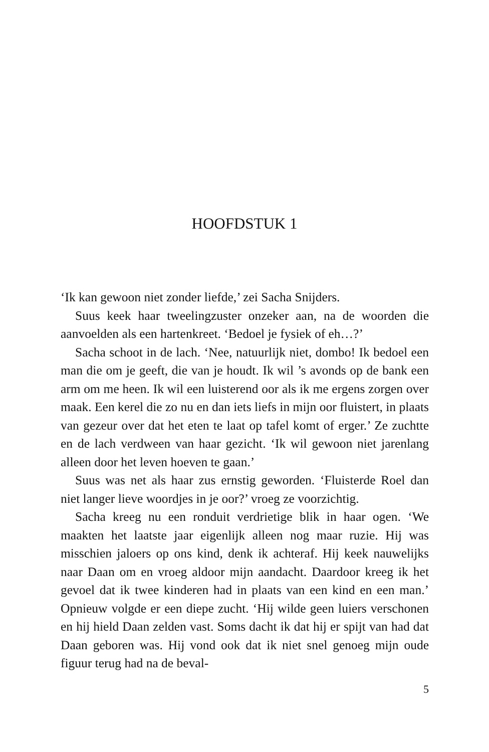HOOFDSTUK 1
‘Ik kan gewoon niet zonder liefde,’ zei Sacha Snijders.
Suus keek haar tweelingzuster onzeker aan, na de woorden die aanvoelden als een hartenkreet. ‘Bedoel je fysiek of eh…?’
Sacha schoot in de lach. ‘Nee, natuurlijk niet, dombo! Ik bedoel een man die om je geeft, die van je houdt. Ik wil ’s avonds op de bank een arm om me heen. Ik wil een luisterend oor als ik me ergens zorgen over maak. Een kerel die zo nu en dan iets liefs in mijn oor fluistert, in plaats van gezeur over dat het eten te laat op tafel komt of erger.’ Ze zuchtte en de lach verdween van haar gezicht. ‘Ik wil gewoon niet jarenlang alleen door het leven hoeven te gaan.’
Suus was net als haar zus ernstig geworden. ‘Fluisterde Roel dan niet langer lieve woordjes in je oor?’ vroeg ze voorzichtig.
Sacha kreeg nu een ronduit verdrietige blik in haar ogen. ‘We maakten het laatste jaar eigenlijk alleen nog maar ruzie. Hij was misschien jaloers op ons kind, denk ik achteraf. Hij keek nauwelijks naar Daan om en vroeg aldoor mijn aandacht. Daardoor kreeg ik het gevoel dat ik twee kinderen had in plaats van een kind en een man.’ Opnieuw volgde er een diepe zucht. ‘Hij wilde geen luiers verschonen en hij hield Daan zelden vast. Soms dacht ik dat hij er spijt van had dat Daan geboren was. Hij vond ook dat ik niet snel genoeg mijn oude figuur terug had na de beval-
5